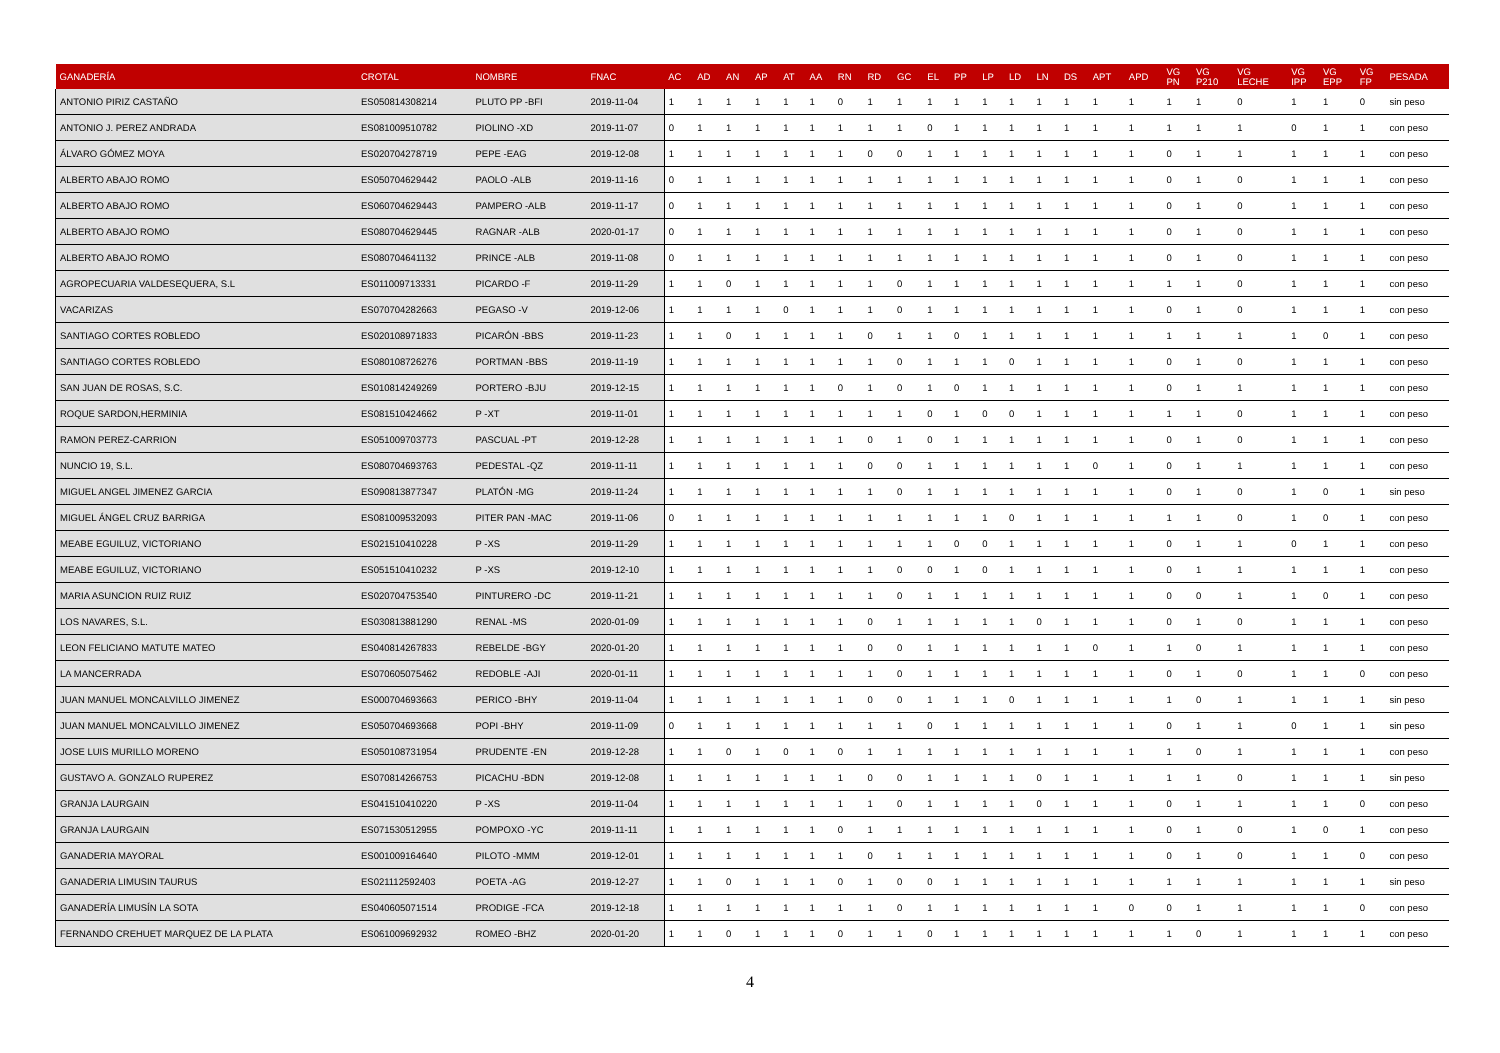| GANADERÍA | CROTAL | NOMBRE | FNAC | AC | AD | AN | AP | AT | AA | RN | RD | GC | EL | PP | LP | LD | LN | DS | APT | APD | VG PN | VG P210 | VG LECHE | VG IPP | VG EPP | VG FP | PESADA |
| --- | --- | --- | --- | --- | --- | --- | --- | --- | --- | --- | --- | --- | --- | --- | --- | --- | --- | --- | --- | --- | --- | --- | --- | --- | --- | --- | --- |
| ANTONIO PIRIZ CASTAÑO | ES050814308214 | PLUTO PP -BFI | 2019-11-04 | 1 | 1 | 1 | 1 | 1 | 1 | 0 | 1 | 1 | 1 | 1 | 1 | 1 | 1 | 1 | 1 | 1 | 1 | 1 | 0 | 1 | 1 | 0 | sin peso |
| ANTONIO J. PEREZ ANDRADA | ES081009510782 | PIOLINO -XD | 2019-11-07 | 0 | 1 | 1 | 1 | 1 | 1 | 1 | 1 | 1 | 0 | 1 | 1 | 1 | 1 | 1 | 1 | 1 | 1 | 1 | 1 | 0 | 1 | 1 | con peso |
| ÁLVARO GÓMEZ MOYA | ES020704278719 | PEPE -EAG | 2019-12-08 | 1 | 1 | 1 | 1 | 1 | 1 | 1 | 0 | 0 | 1 | 1 | 1 | 1 | 1 | 1 | 1 | 1 | 0 | 1 | 1 | 1 | 1 | 1 | con peso |
| ALBERTO ABAJO ROMO | ES050704629442 | PAOLO -ALB | 2019-11-16 | 0 | 1 | 1 | 1 | 1 | 1 | 1 | 1 | 1 | 1 | 1 | 1 | 1 | 1 | 1 | 1 | 1 | 0 | 1 | 0 | 1 | 1 | 1 | con peso |
| ALBERTO ABAJO ROMO | ES060704629443 | PAMPERO -ALB | 2019-11-17 | 0 | 1 | 1 | 1 | 1 | 1 | 1 | 1 | 1 | 1 | 1 | 1 | 1 | 1 | 1 | 1 | 1 | 0 | 1 | 0 | 1 | 1 | 1 | con peso |
| ALBERTO ABAJO ROMO | ES080704629445 | RAGNAR -ALB | 2020-01-17 | 0 | 1 | 1 | 1 | 1 | 1 | 1 | 1 | 1 | 1 | 1 | 1 | 1 | 1 | 1 | 1 | 1 | 0 | 1 | 0 | 1 | 1 | 1 | con peso |
| ALBERTO ABAJO ROMO | ES080704641132 | PRINCE -ALB | 2019-11-08 | 0 | 1 | 1 | 1 | 1 | 1 | 1 | 1 | 1 | 1 | 1 | 1 | 1 | 1 | 1 | 1 | 1 | 0 | 1 | 0 | 1 | 1 | 1 | con peso |
| AGROPECUARIA VALDESEQUERA, S.L | ES011009713331 | PICARDO -F | 2019-11-29 | 1 | 1 | 0 | 1 | 1 | 1 | 1 | 1 | 0 | 1 | 1 | 1 | 1 | 1 | 1 | 1 | 1 | 1 | 1 | 0 | 1 | 1 | 1 | con peso |
| VACARIZAS | ES070704282663 | PEGASO -V | 2019-12-06 | 1 | 1 | 1 | 1 | 0 | 1 | 1 | 1 | 0 | 1 | 1 | 1 | 1 | 1 | 1 | 1 | 1 | 0 | 1 | 0 | 1 | 1 | 1 | con peso |
| SANTIAGO CORTES ROBLEDO | ES020108971833 | PICARÓN -BBS | 2019-11-23 | 1 | 1 | 0 | 1 | 1 | 1 | 1 | 0 | 1 | 1 | 0 | 1 | 1 | 1 | 1 | 1 | 1 | 1 | 1 | 1 | 1 | 0 | 1 | con peso |
| SANTIAGO CORTES ROBLEDO | ES080108726276 | PORTMAN -BBS | 2019-11-19 | 1 | 1 | 1 | 1 | 1 | 1 | 1 | 1 | 0 | 1 | 1 | 1 | 0 | 1 | 1 | 1 | 1 | 0 | 1 | 0 | 1 | 1 | 1 | con peso |
| SAN JUAN DE ROSAS, S.C. | ES010814249269 | PORTERO -BJU | 2019-12-15 | 1 | 1 | 1 | 1 | 1 | 1 | 0 | 1 | 0 | 1 | 0 | 1 | 1 | 1 | 1 | 1 | 1 | 0 | 1 | 1 | 1 | 1 | 1 | con peso |
| ROQUE SARDON,HERMINIA | ES081510424662 | P -XT | 2019-11-01 | 1 | 1 | 1 | 1 | 1 | 1 | 1 | 1 | 1 | 0 | 1 | 0 | 0 | 1 | 1 | 1 | 1 | 1 | 1 | 0 | 1 | 1 | 1 | con peso |
| RAMON PEREZ-CARRION | ES051009703773 | PASCUAL -PT | 2019-12-28 | 1 | 1 | 1 | 1 | 1 | 1 | 1 | 0 | 1 | 0 | 1 | 1 | 1 | 1 | 1 | 1 | 1 | 0 | 1 | 0 | 1 | 1 | 1 | con peso |
| NUNCIO 19, S.L. | ES080704693763 | PEDESTAL -QZ | 2019-11-11 | 1 | 1 | 1 | 1 | 1 | 1 | 1 | 0 | 0 | 1 | 1 | 1 | 1 | 1 | 1 | 0 | 1 | 0 | 1 | 1 | 1 | 1 | 1 | con peso |
| MIGUEL ANGEL JIMENEZ GARCIA | ES090813877347 | PLATÓN -MG | 2019-11-24 | 1 | 1 | 1 | 1 | 1 | 1 | 1 | 1 | 0 | 1 | 1 | 1 | 1 | 1 | 1 | 1 | 1 | 0 | 1 | 0 | 1 | 0 | 1 | sin peso |
| MIGUEL ÁNGEL CRUZ BARRIGA | ES081009532093 | PITER PAN -MAC | 2019-11-06 | 0 | 1 | 1 | 1 | 1 | 1 | 1 | 1 | 1 | 1 | 1 | 1 | 0 | 1 | 1 | 1 | 1 | 1 | 1 | 0 | 1 | 0 | 1 | con peso |
| MEABE EGUILUZ, VICTORIANO | ES021510410228 | P -XS | 2019-11-29 | 1 | 1 | 1 | 1 | 1 | 1 | 1 | 1 | 1 | 1 | 0 | 0 | 1 | 1 | 1 | 1 | 1 | 0 | 1 | 1 | 0 | 1 | 1 | con peso |
| MEABE EGUILUZ, VICTORIANO | ES051510410232 | P -XS | 2019-12-10 | 1 | 1 | 1 | 1 | 1 | 1 | 1 | 1 | 0 | 0 | 1 | 0 | 1 | 1 | 1 | 1 | 1 | 0 | 1 | 1 | 1 | 1 | 1 | con peso |
| MARIA ASUNCION RUIZ RUIZ | ES020704753540 | PINTURERO -DC | 2019-11-21 | 1 | 1 | 1 | 1 | 1 | 1 | 1 | 1 | 0 | 1 | 1 | 1 | 1 | 1 | 1 | 1 | 1 | 0 | 0 | 1 | 1 | 0 | 1 | con peso |
| LOS NAVARES, S.L. | ES030813881290 | RENAL -MS | 2020-01-09 | 1 | 1 | 1 | 1 | 1 | 1 | 1 | 0 | 1 | 1 | 1 | 1 | 1 | 0 | 1 | 1 | 1 | 0 | 1 | 0 | 1 | 1 | 1 | con peso |
| LEON FELICIANO MATUTE MATEO | ES040814267833 | REBELDE -BGY | 2020-01-20 | 1 | 1 | 1 | 1 | 1 | 1 | 1 | 0 | 0 | 1 | 1 | 1 | 1 | 1 | 1 | 0 | 1 | 1 | 0 | 1 | 1 | 1 | 1 | con peso |
| LA MANCERRADA | ES070605075462 | REDOBLE -AJI | 2020-01-11 | 1 | 1 | 1 | 1 | 1 | 1 | 1 | 1 | 0 | 1 | 1 | 1 | 1 | 1 | 1 | 1 | 1 | 0 | 1 | 0 | 1 | 1 | 0 | con peso |
| JUAN MANUEL MONCALVILLO JIMENEZ | ES000704693663 | PERICO -BHY | 2019-11-04 | 1 | 1 | 1 | 1 | 1 | 1 | 1 | 0 | 0 | 1 | 1 | 1 | 0 | 1 | 1 | 1 | 1 | 1 | 0 | 1 | 1 | 1 | 1 | sin peso |
| JUAN MANUEL MONCALVILLO JIMENEZ | ES050704693668 | POPI -BHY | 2019-11-09 | 0 | 1 | 1 | 1 | 1 | 1 | 1 | 1 | 1 | 0 | 1 | 1 | 1 | 1 | 1 | 1 | 1 | 0 | 1 | 1 | 0 | 1 | 1 | sin peso |
| JOSE LUIS MURILLO MORENO | ES050108731954 | PRUDENTE -EN | 2019-12-28 | 1 | 1 | 0 | 1 | 0 | 1 | 0 | 1 | 1 | 1 | 1 | 1 | 1 | 1 | 1 | 1 | 1 | 1 | 0 | 1 | 1 | 1 | 1 | con peso |
| GUSTAVO A. GONZALO RUPEREZ | ES070814266753 | PICACHU -BDN | 2019-12-08 | 1 | 1 | 1 | 1 | 1 | 1 | 1 | 0 | 0 | 1 | 1 | 1 | 1 | 0 | 1 | 1 | 1 | 1 | 1 | 0 | 1 | 1 | 1 | sin peso |
| GRANJA LAURGAIN | ES041510410220 | P -XS | 2019-11-04 | 1 | 1 | 1 | 1 | 1 | 1 | 1 | 1 | 0 | 1 | 1 | 1 | 1 | 0 | 1 | 1 | 1 | 0 | 1 | 1 | 1 | 1 | 0 | con peso |
| GRANJA LAURGAIN | ES071530512955 | POMPOXO -YC | 2019-11-11 | 1 | 1 | 1 | 1 | 1 | 1 | 0 | 1 | 1 | 1 | 1 | 1 | 1 | 1 | 1 | 1 | 1 | 0 | 1 | 0 | 1 | 0 | 1 | con peso |
| GANADERIA MAYORAL | ES001009164640 | PILOTO -MMM | 2019-12-01 | 1 | 1 | 1 | 1 | 1 | 1 | 1 | 0 | 1 | 1 | 1 | 1 | 1 | 1 | 1 | 1 | 1 | 0 | 1 | 0 | 1 | 1 | 0 | con peso |
| GANADERIA LIMUSIN TAURUS | ES021112592403 | POETA -AG | 2019-12-27 | 1 | 1 | 0 | 1 | 1 | 1 | 0 | 1 | 0 | 0 | 1 | 1 | 1 | 1 | 1 | 1 | 1 | 1 | 1 | 1 | 1 | 1 | 1 | sin peso |
| GANADERÍA LIMUSÍN LA SOTA | ES040605071514 | PRODIGE -FCA | 2019-12-18 | 1 | 1 | 1 | 1 | 1 | 1 | 1 | 1 | 0 | 1 | 1 | 1 | 1 | 1 | 1 | 1 | 0 | 0 | 1 | 1 | 1 | 1 | 0 | con peso |
| FERNANDO CREHUET MARQUEZ DE LA PLATA | ES061009692932 | ROMEO -BHZ | 2020-01-20 | 1 | 1 | 0 | 1 | 1 | 1 | 0 | 1 | 1 | 0 | 1 | 1 | 1 | 1 | 1 | 1 | 1 | 1 | 0 | 1 | 1 | 1 | 1 | con peso |
4